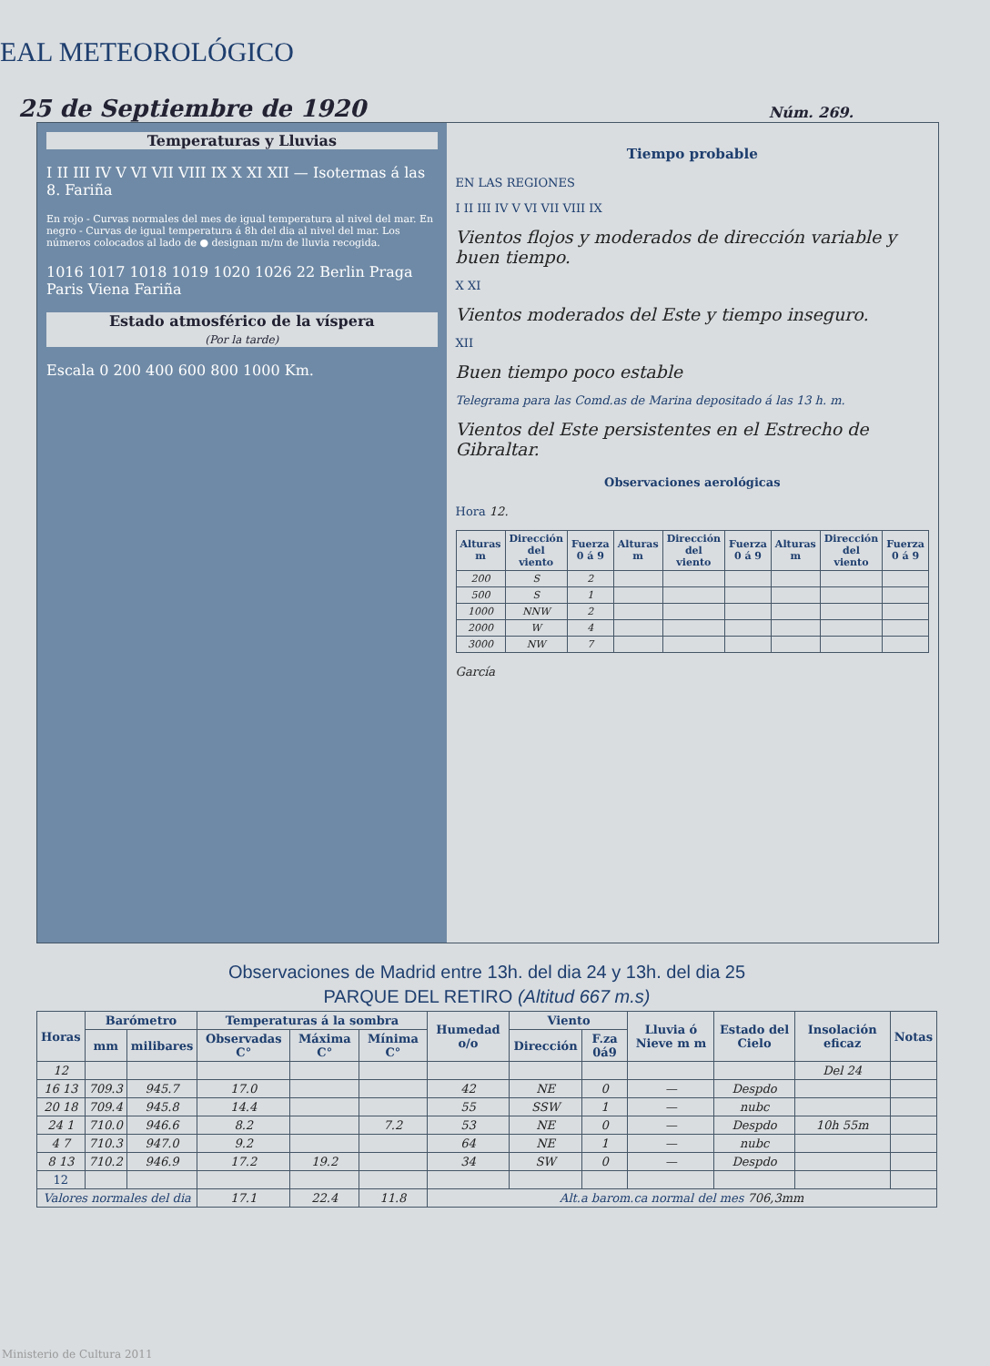EAL METEOROLÓGICO
25 de Septiembre de 1920 Núm. 269.
Temperaturas y Lluvias
I II III IV V VI VII VIII IX X XI XII — Isotermas á las 8. Fariña
En rojo - Curvas normales del mes de igual temperatura al nivel del mar. En negro - Curvas de igual temperatura á 8h del dia al nivel del mar. Los números colocados al lado de ● designan m/m de lluvia recogida.
1016 1017 1018 1019 1020 1026 22 Berlin Praga Paris Viena Fariña
Estado atmosférico de la víspera
(Por la tarde)
Escala 0 200 400 600 800 1000 Km.
Tiempo probable
EN LAS REGIONES
I II III IV V VI VII VIII IX
Vientos flojos y moderados de dirección variable y buen tiempo.
X XI
Vientos moderados del Este y tiempo inseguro.
XII
Buen tiempo poco estable
Telegrama para las Comd.as de Marina depositado á las 13 h. m.
Vientos del Este persistentes en el Estrecho de Gibraltar.
Observaciones aerológicas
Hora 12.
| Alturas m | Dirección del viento | Fuerza 0 á 9 | Alturas m | Dirección del viento | Fuerza 0 á 9 | Alturas m | Dirección del viento | Fuerza 0 á 9 |
| --- | --- | --- | --- | --- | --- | --- | --- | --- |
| 200 | S | 2 | | | | | | |
| 500 | S | 1 | | | | | | |
| 1000 | NNW | 2 | | | | | | |
| 2000 | W | 4 | | | | | | |
| 3000 | NW | 7 | | | | | | |
García
Observaciones de Madrid entre 13h. del dia 24 y 13h. del dia 25
PARQUE DEL RETIRO (Altitud 667 m.s)
| Horas | Barómetro | | Temperaturas á la sombra | | | Humedad o/o | Viento | | Lluvia ó Nieve m m | Estado del Cielo | Insolación eficaz | Notas |
| --- | --- | --- | --- | --- | --- | --- | --- | --- | --- | --- | --- | --- |
| | mm | milibares | Observadas C° | Máxima C° | Mínima C° | | Dirección | F.za 0á9 | | | | |
| 12 | | | | | | | | | | | Del 24 | |
| 16 13 | 709.3 | 945.7 | 17.0 | | | 42 | NE | 0 | — | Despdo | | |
| 20 18 | 709.4 | 945.8 | 14.4 | | | 55 | SSW | 1 | — | nubc | | |
| 24 1 | 710.0 | 946.6 | 8.2 | | 7.2 | 53 | NE | 0 | — | Despdo | 10h 55m | |
| 4 7 | 710.3 | 947.0 | 9.2 | | | 64 | NE | 1 | — | nubc | | |
| 8 13 | 710.2 | 946.9 | 17.2 | 19.2 | | 34 | SW | 0 | — | Despdo | | |
| 12 | | | | | | | | | | | | |
| Valores normales del dia | | | 17.1 | 22.4 | 11.8 | Alt.a barom.ca normal del mes 706,3mm | | | | | | |
Ministerio de Cultura 2011